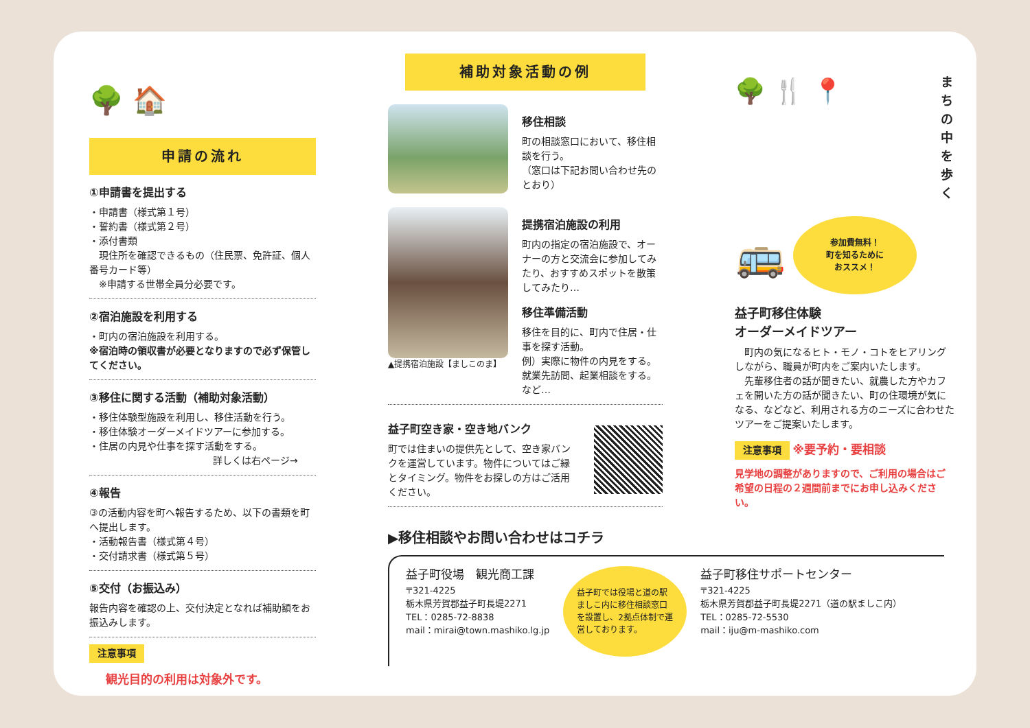🌳 🏠
申請の流れ
①申請書を提出する
・申請書（様式第１号）
・誓約書（様式第２号）
・添付書類
　現住所を確認できるもの（住民票、免許証、個人番号カード等）
　※申請する世帯全員分必要です。
②宿泊施設を利用する
・町内の宿泊施設を利用する。
※宿泊時の領収書が必要となりますので必ず保管してください。
③移住に関する活動（補助対象活動）
・移住体験型施設を利用し、移住活動を行う。
・移住体験オーダーメイドツアーに参加する。
・住居の内見や仕事を探す活動をする。
詳しくは右ページ→
④報告
③の活動内容を町へ報告するため、以下の書類を町へ提出します。
・活動報告書（様式第４号）
・交付請求書（様式第５号）
⑤交付（お振込み）
報告内容を確認の上、交付決定となれば補助額をお振込みします。
注意事項
観光目的の利用は対象外です。
補助対象活動の例
移住相談
町の相談窓口において、移住相談を行う。
（窓口は下記お問い合わせ先のとおり）
▲提携宿泊施設【ましこのま】
提携宿泊施設の利用
町内の指定の宿泊施設で、オーナーの方と交流会に参加してみたり、おすすめスポットを散策してみたり…
移住準備活動
移住を目的に、町内で住居・仕事を探す活動。
例）実際に物件の内見をする。就業先訪問、起業相談をする。など…
益子町空き家・空き地バンク
町では住まいの提供先として、空き家バンクを運営しています。物件についてはご縁とタイミング。物件をお探しの方はご活用ください。
▶移住相談やお問い合わせはコチラ
益子町役場　観光商工課
〒321-4225
栃木県芳賀郡益子町長堤2271
TEL：0285-72-8838
mail：mirai@town.mashiko.lg.jp
益子町では役場と道の駅ましこ内に移住相談窓口を設置し、2拠点体制で運営しております。
益子町移住サポートセンター
〒321-4225
栃木県芳賀郡益子町長堤2271（道の駅ましこ内）
TEL：0285-72-5530
mail：iju@m-mashiko.com
🌳 🍴 📍
まちの中を歩く
🚌
参加費無料！
町を知るために
おススメ！
益子町移住体験
オーダーメイドツアー
　町内の気になるヒト・モノ・コトをヒアリングしながら、職員が町内をご案内いたします。
　先輩移住者の話が聞きたい、就農した方やカフェを開いた方の話が聞きたい、町の住環境が気になる、などなど、利用される方のニーズに合わせたツアーをご提案いたします。
注意事項 ※要予約・要相談
見学地の調整がありますので、ご利用の場合はご希望の日程の２週間前までにお申し込みください。